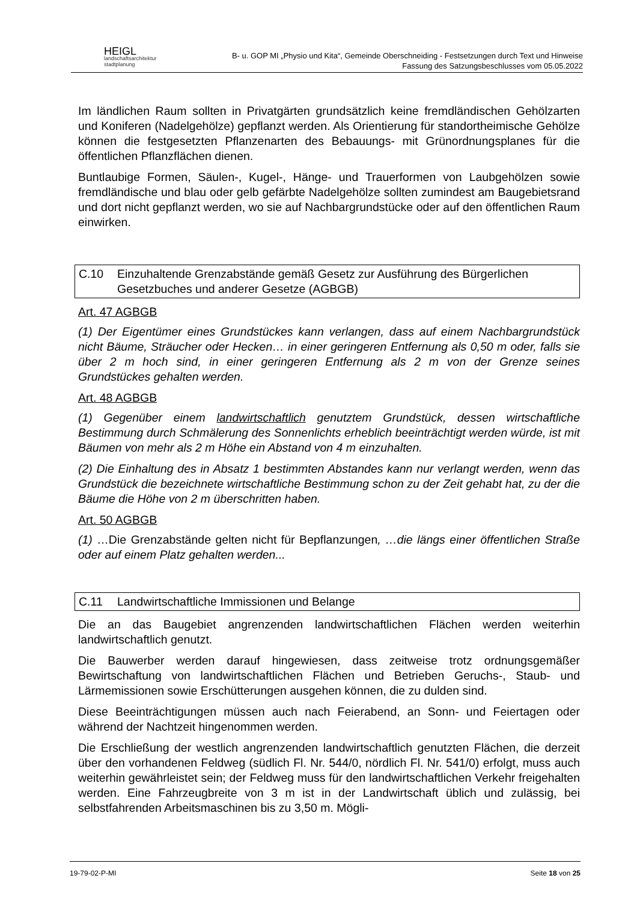HEIGL
landschaftsarchitektur
stadtplanung
B- u. GOP MI „Physio und Kita“, Gemeinde Oberschneiding - Festsetzungen durch Text und Hinweise
Fassung des Satzungsbeschlusses vom 05.05.2022
Im ländlichen Raum sollten in Privatgärten grundsätzlich keine fremdländischen Gehölzarten und Koniferen (Nadelgehölze) gepflanzt werden. Als Orientierung für standortheimische Gehölze können die festgesetzten Pflanzenarten des Bebauungs- mit Grünordnungsplanes für die öffentlichen Pflanzflächen dienen.
Buntlaubige Formen, Säulen-, Kugel-, Hänge- und Trauerformen von Laubgehölzen sowie fremdländische und blau oder gelb gefärbte Nadelgehölze sollten zumindest am Baugebietsrand und dort nicht gepflanzt werden, wo sie auf Nachbargrundstücke oder auf den öffentlichen Raum einwirken.
C.10 Einzuhaltende Grenzabstände gemäß Gesetz zur Ausführung des Bürgerlichen Gesetzbuches und anderer Gesetze (AGBGB)
Art. 47 AGBGB
(1) Der Eigentümer eines Grundstückes kann verlangen, dass auf einem Nachbargrundstück nicht Bäume, Sträucher oder Hecken… in einer geringeren Entfernung als 0,50 m oder, falls sie über 2 m hoch sind, in einer geringeren Entfernung als 2 m von der Grenze seines Grundstückes gehalten werden.
Art. 48 AGBGB
(1) Gegenüber einem landwirtschaftlich genutztem Grundstück, dessen wirtschaftliche Bestimmung durch Schmälerung des Sonnenlichts erheblich beeinträchtigt werden würde, ist mit Bäumen von mehr als 2 m Höhe ein Abstand von 4 m einzuhalten.
(2) Die Einhaltung des in Absatz 1 bestimmten Abstandes kann nur verlangt werden, wenn das Grundstück die bezeichnete wirtschaftliche Bestimmung schon zu der Zeit gehabt hat, zu der die Bäume die Höhe von 2 m überschritten haben.
Art. 50 AGBGB
(1) …Die Grenzabstände gelten nicht für Bepflanzungen, …die längs einer öffentlichen Straße oder auf einem Platz gehalten werden...
C.11 Landwirtschaftliche Immissionen und Belange
Die an das Baugebiet angrenzenden landwirtschaftlichen Flächen werden weiterhin landwirtschaftlich genutzt.
Die Bauwerber werden darauf hingewiesen, dass zeitweise trotz ordnungsgemäßer Bewirtschaftung von landwirtschaftlichen Flächen und Betrieben Geruchs-, Staub- und Lärmemissionen sowie Erschütterungen ausgehen können, die zu dulden sind.
Diese Beeinträchtigungen müssen auch nach Feierabend, an Sonn- und Feiertagen oder während der Nachtzeit hingenommen werden.
Die Erschließung der westlich angrenzenden landwirtschaftlich genutzten Flächen, die derzeit über den vorhandenen Feldweg (südlich Fl. Nr. 544/0, nördlich Fl. Nr. 541/0) erfolgt, muss auch weiterhin gewährleistet sein; der Feldweg muss für den landwirtschaftlichen Verkehr freigehalten werden. Eine Fahrzeugbreite von 3 m ist in der Landwirtschaft üblich und zulässig, bei selbstfahrenden Arbeitsmaschinen bis zu 3,50 m. Mögli-
19-79-02-P-MI Seite 18 von 25